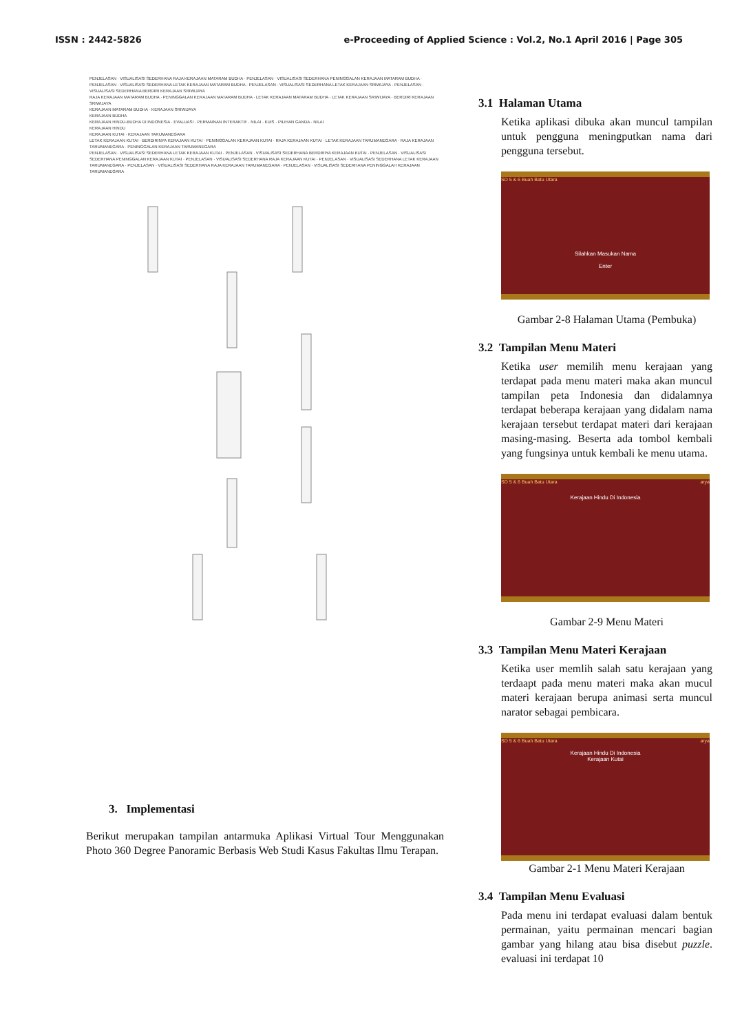ISSN : 2442-5826 e-Proceeding of Applied Science : Vol.2, No.1 April 2016 | Page 305
PENJELASAN · VISUALISASI SEDERHANA RAJA KERAJAAN MATARAM BUDHA · PENJELASAN · VISUALISASI SEDERHANA PENINGGALAN KERAJAAN MATARAM BUDHA · PENJELASAN · VISUALISASI SEDERHANA LETAK KERAJAAN MATARAM BUDHA · PENJELASAN · VISUALISASI SEDERHANA LETAK KERAJAAN SRIWIJAYA · PENJELASAN · VISUALISASI SEDERHANA BERDIRI KERAJAAN SRIWIJAYA
RAJA KERAJAAN MATARAM BUDHA · PENINGGALAN KERAJAAN MATARAM BUDHA · LETAK KERAJAAN MATARAM BUDHA · LETAK KERAJAAN SRIWIJAYA · BERDIRI KERAJAAN SRIWIJAYA
KERAJAAN MATARAM BUDHA · KERAJAAN SRIWIJAYA
KERAJAAN BUDHA
KERAJAAN HINDU-BUDHA DI INDONESIA · EVALUASI · PERMAINAN INTERAKTIF · NILAI · KUIS · PILIHAN GANDA · NILAI
KERAJAAN HINDU
KERAJAAN KUTAI · KERAJAAN TARUMANEGARA
LETAK KERAJAAN KUTAI · BERDIRINYA KERAJAAN KUTAI · PENINGGALAN KERAJAAN KUTAI · RAJA KERAJAAN KUTAI · LETAK KERAJAAN TARUMANEGARA · RAJA KERAJAAN TARUMANEGARA · PENINGGALAN KERAJAAN TARUMANEGARA
PENJELASAN · VISUALISASI SEDERHANA LETAK KERAJAAN KUTAI · PENJELASAN · VISUALISASI SEDERHANA BERDIRIYA KERAJAAN KUTAI · PENJELASAN · VISUALISASI SEDERHANA PENINGGALAN KERAJAAN KUTAI · PENJELASAN · VISUALISASI SEDERHANA RAJA KERAJAAN KUTAI · PENJELASAN · VISUALISASI SEDERHANA LETAK KERAJAAN TARUMANEGARA · PENJELASAN · VISUALISASI SEDERHANA RAJA KERAJAAN TARUMANEGARA · PENJELASAN · VISUALISASI SEDERHANA PENINGGALAH KERAJAAN TARUMANEGARA
3. Implementasi
Berikut merupakan tampilan antarmuka Aplikasi Virtual Tour Menggunakan Photo 360 Degree Panoramic Berbasis Web Studi Kasus Fakultas Ilmu Terapan.
3.1 Halaman Utama
Ketika aplikasi dibuka akan muncul tampilan untuk pengguna meningputkan nama dari pengguna tersebut.
SD 5 & 6 Buah Batu Utara
Silahkan Masukan Nama
Enter
Gambar 2-8 Halaman Utama (Pembuka)
3.2 Tampilan Menu Materi
Ketika user memilih menu kerajaan yang terdapat pada menu materi maka akan muncul tampilan peta Indonesia dan didalamnya terdapat beberapa kerajaan yang didalam nama kerajaan tersebut terdapat materi dari kerajaan masing-masing. Beserta ada tombol kembali yang fungsinya untuk kembali ke menu utama.
SD 5 & 6 Buah Batu Utara arya
Kerajaan Hindu Di Indonesia
Gambar 2-9 Menu Materi
3.3 Tampilan Menu Materi Kerajaan
Ketika user memlih salah satu kerajaan yang terdaapt pada menu materi maka akan mucul materi kerajaan berupa animasi serta muncul narator sebagai pembicara.
SD 5 & 6 Buah Batu Utara arya
Kerajaan Hindu Di Indonesia
Kerajaan Kutai
Gambar 2-1 Menu Materi Kerajaan
3.4 Tampilan Menu Evaluasi
Pada menu ini terdapat evaluasi dalam bentuk permainan, yaitu permainan mencari bagian gambar yang hilang atau bisa disebut puzzle. evaluasi ini terdapat 10